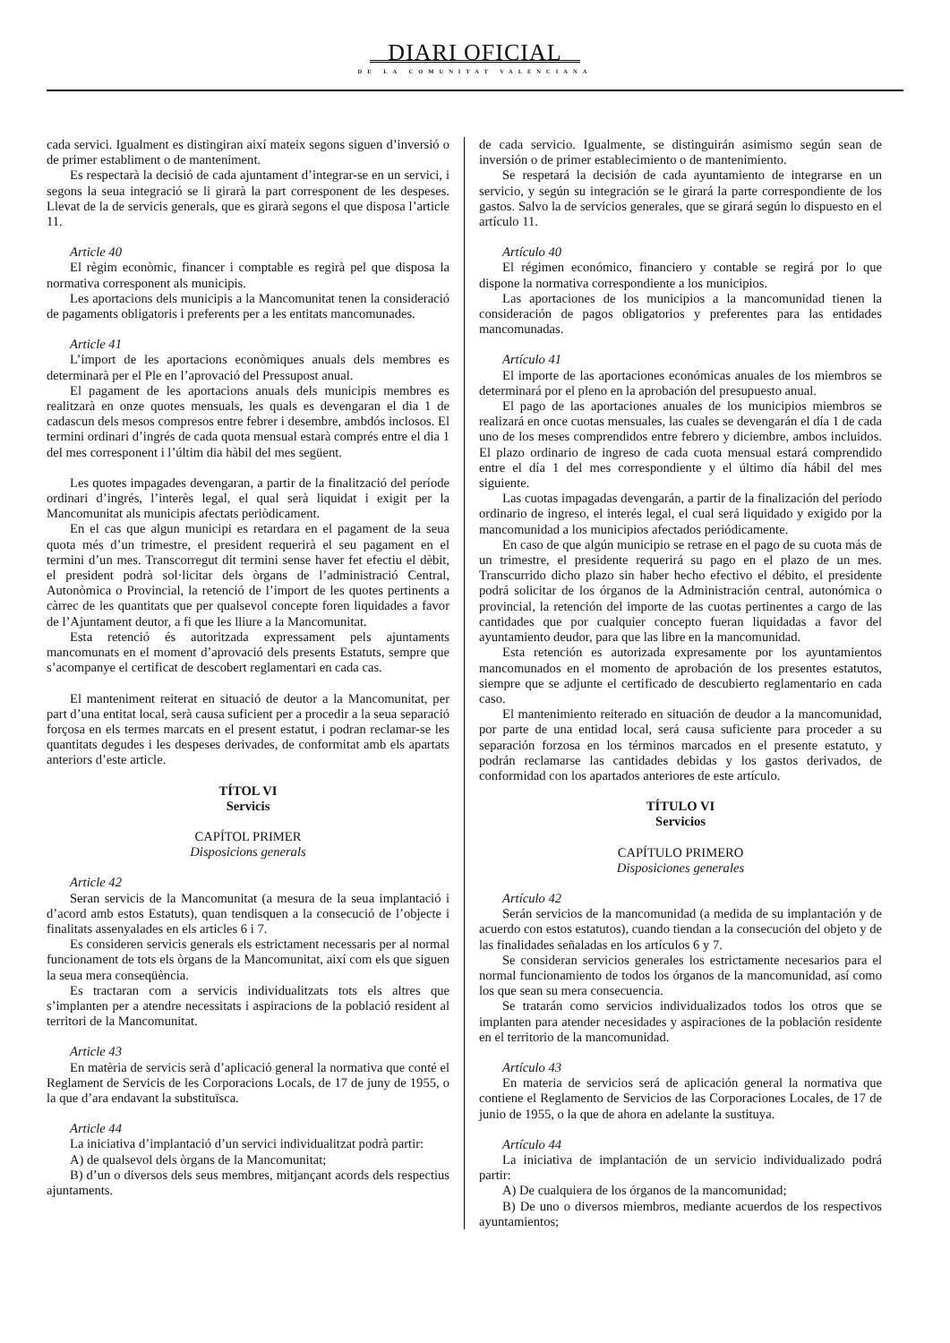DIARI OFICIAL
DE LA COMUNITAT VALENCIANA
cada servici. Igualment es distingiran així mateix segons siguen d’inversió o de primer establiment o de manteniment.
Es respectarà la decisió de cada ajuntament d’integrar-se en un servici, i segons la seua integració se li girarà la part corresponent de les despeses. Llevat de la de servicis generals, que es girarà segons el que disposa l’article 11.
Article 40
El règim econòmic, financer i comptable es regirà pel que disposa la normativa corresponent als municipis.
Les aportacions dels municipis a la Mancomunitat tenen la consideració de pagaments obligatoris i preferents per a les entitats mancomunades.
Article 41
L’import de les aportacions econòmiques anuals dels membres es determinarà per el Ple en l’aprovació del Pressupost anual.
El pagament de les aportacions anuals dels municipis membres es realitzarà en onze quotes mensuals, les quals es devengaran el dia 1 de cadascun dels mesos compresos entre febrer i desembre, ambdós inclosos. El termini ordinari d’ingrés de cada quota mensual estarà comprés entre el dia 1 del mes corresponent i l’últim dia hàbil del mes següent.
Les quotes impagades devengaran, a partir de la finalització del període ordinari d’ingrés, l’interès legal, el qual serà liquidat i exigit per la Mancomunitat als municipis afectats periòdicament.
En el cas que algun municipi es retardara en el pagament de la seua quota més d’un trimestre, el president requerirà el seu pagament en el termini d’un mes. Transcorregut dit termini sense haver fet efectiu el dèbit, el president podrà sol·licitar dels òrgans de l’administració Central, Autonòmica o Provincial, la retenció de l’import de les quotes pertinents a càrrec de les quantitats que per qualsevol concepte foren liquidades a favor de l’Ajuntament deutor, a fi que les lliure a la Mancomunitat.
Esta retenció és autoritzada expressament pels ajuntaments mancomunats en el moment d’aprovació dels presents Estatuts, sempre que s’acompanye el certificat de descobert reglamentari en cada cas.
El manteniment reiterat en situació de deutor a la Mancomunitat, per part d’una entitat local, serà causa suficient per a procedir a la seua separació forçosa en els termes marcats en el present estatut, i podran reclamar-se les quantitats degudes i les despeses derivades, de conformitat amb els apartats anteriors d’este article.
TÍTOL VI
Servicis
CAPÍTOL PRIMER
Disposicions generals
Article 42
Seran servicis de la Mancomunitat (a mesura de la seua implantació i d’acord amb estos Estatuts), quan tendisquen a la consecució de l’objecte i finalitats assenyalades en els articles 6 i 7.
Es consideren servicis generals els estrictament necessaris per al normal funcionament de tots els òrgans de la Mancomunitat, així com els que siguen la seua mera conseqüència.
Es tractaran com a servicis individualitzats tots els altres que s’implanten per a atendre necessitats i aspiracions de la població resident al territori de la Mancomunitat.
Article 43
En matèria de servicis serà d’aplicació general la normativa que conté el Reglament de Servicis de les Corporacions Locals, de 17 de juny de 1955, o la que d’ara endavant la substituïsca.
Article 44
La iniciativa d’implantació d’un servici individualitzat podrà partir:
A) de qualsevol dels òrgans de la Mancomunitat;
B) d’un o diversos dels seus membres, mitjançant acords dels respectius ajuntaments.
de cada servicio. Igualmente, se distinguirán asimismo según sean de inversión o de primer establecimiento o de mantenimiento.
Se respetará la decisión de cada ayuntamiento de integrarse en un servicio, y según su integración se le girará la parte correspondiente de los gastos. Salvo la de servicios generales, que se girará según lo dispuesto en el artículo 11.
Artículo 40
El régimen económico, financiero y contable se regirá por lo que dispone la normativa correspondiente a los municipios.
Las aportaciones de los municipios a la mancomunidad tienen la consideración de pagos obligatorios y preferentes para las entidades mancomunadas.
Artículo 41
El importe de las aportaciones económicas anuales de los miembros se determinará por el pleno en la aprobación del presupuesto anual.
El pago de las aportaciones anuales de los municipios miembros se realizará en once cuotas mensuales, las cuales se devengarán el día 1 de cada uno de los meses comprendidos entre febrero y diciembre, ambos incluidos. El plazo ordinario de ingreso de cada cuota mensual estará comprendido entre el día 1 del mes correspondiente y el último día hábil del mes siguiente.
Las cuotas impagadas devengarán, a partir de la finalización del período ordinario de ingreso, el interés legal, el cual será liquidado y exigido por la mancomunidad a los municipios afectados periódicamente.
En caso de que algún municipio se retrase en el pago de su cuota más de un trimestre, el presidente requerirá su pago en el plazo de un mes. Transcurrido dicho plazo sin haber hecho efectivo el débito, el presidente podrá solicitar de los órganos de la Administración central, autonómica o provincial, la retención del importe de las cuotas pertinentes a cargo de las cantidades que por cualquier concepto fueran liquidadas a favor del ayuntamiento deudor, para que las libre en la mancomunidad.
Esta retención es autorizada expresamente por los ayuntamientos mancomunados en el momento de aprobación de los presentes estatutos, siempre que se adjunte el certificado de descubierto reglamentario en cada caso.
El mantenimiento reiterado en situación de deudor a la mancomunidad, por parte de una entidad local, será causa suficiente para proceder a su separación forzosa en los términos marcados en el presente estatuto, y podrán reclamarse las cantidades debidas y los gastos derivados, de conformidad con los apartados anteriores de este artículo.
TÍTULO VI
Servicios
CAPÍTULO PRIMERO
Disposiciones generales
Artículo 42
Serán servicios de la mancomunidad (a medida de su implantación y de acuerdo con estos estatutos), cuando tiendan a la consecución del objeto y de las finalidades señaladas en los artículos 6 y 7.
Se consideran servicios generales los estrictamente necesarios para el normal funcionamiento de todos los órganos de la mancomunidad, así como los que sean su mera consecuencia.
Se tratarán como servicios individualizados todos los otros que se implanten para atender necesidades y aspiraciones de la población residente en el territorio de la mancomunidad.
Artículo 43
En materia de servicios será de aplicación general la normativa que contiene el Reglamento de Servicios de las Corporaciones Locales, de 17 de junio de 1955, o la que de ahora en adelante la sustituya.
Artículo 44
La iniciativa de implantación de un servicio individualizado podrá partir:
A) De cualquiera de los órganos de la mancomunidad;
B) De uno o diversos miembros, mediante acuerdos de los respectivos ayuntamientos;